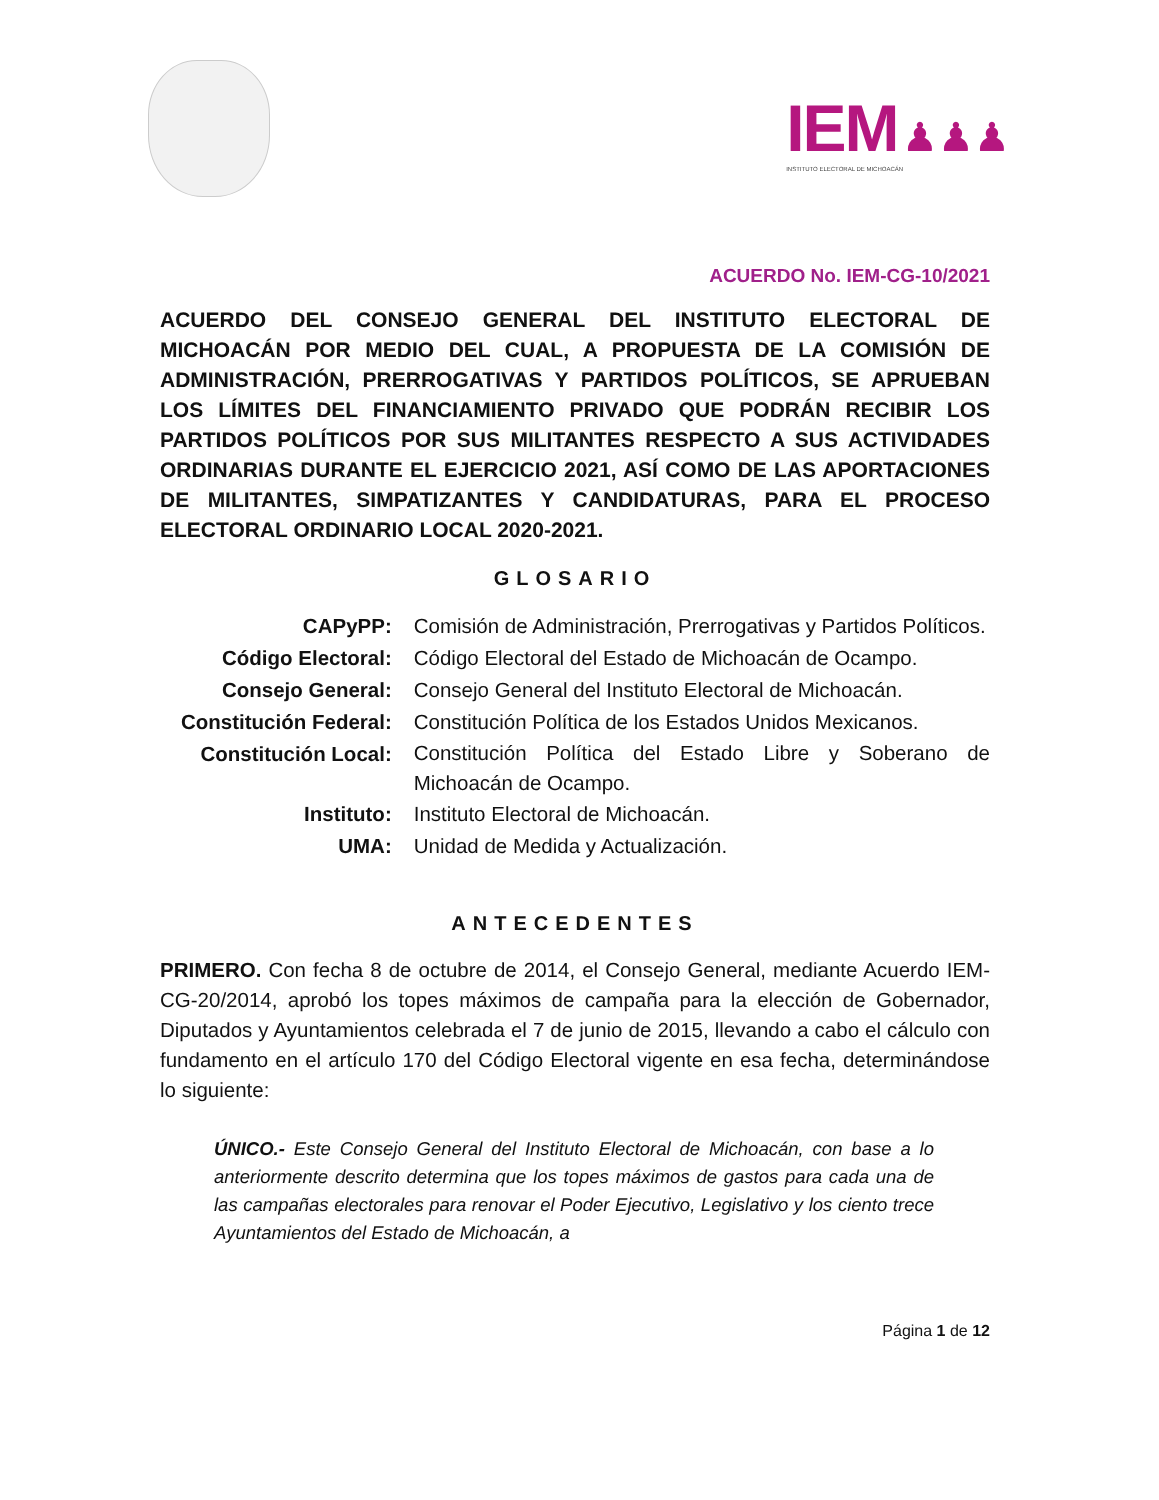IEM ♟♟♟
INSTITUTO ELECTORAL DE MICHOACÁN
ACUERDO No. IEM-CG-10/2021
ACUERDO DEL CONSEJO GENERAL DEL INSTITUTO ELECTORAL DE MICHOACÁN POR MEDIO DEL CUAL, A PROPUESTA DE LA COMISIÓN DE ADMINISTRACIÓN, PRERROGATIVAS Y PARTIDOS POLÍTICOS, SE APRUEBAN LOS LÍMITES DEL FINANCIAMIENTO PRIVADO QUE PODRÁN RECIBIR LOS PARTIDOS POLÍTICOS POR SUS MILITANTES RESPECTO A SUS ACTIVIDADES ORDINARIAS DURANTE EL EJERCICIO 2021, ASÍ COMO DE LAS APORTACIONES DE MILITANTES, SIMPATIZANTES Y CANDIDATURAS, PARA EL PROCESO ELECTORAL ORDINARIO LOCAL 2020-2021.
GLOSARIO
| CAPyPP: | Comisión de Administración, Prerrogativas y Partidos Políticos. |
| Código Electoral: | Código Electoral del Estado de Michoacán de Ocampo. |
| Consejo General: | Consejo General del Instituto Electoral de Michoacán. |
| Constitución Federal: | Constitución Política de los Estados Unidos Mexicanos. |
| Constitución Local: | Constitución Política del Estado Libre y Soberano de Michoacán de Ocampo. |
| Instituto: | Instituto Electoral de Michoacán. |
| UMA: | Unidad de Medida y Actualización. |
ANTECEDENTES
PRIMERO. Con fecha 8 de octubre de 2014, el Consejo General, mediante Acuerdo IEM-CG-20/2014, aprobó los topes máximos de campaña para la elección de Gobernador, Diputados y Ayuntamientos celebrada el 7 de junio de 2015, llevando a cabo el cálculo con fundamento en el artículo 170 del Código Electoral vigente en esa fecha, determinándose lo siguiente:
ÚNICO.- Este Consejo General del Instituto Electoral de Michoacán, con base a lo anteriormente descrito determina que los topes máximos de gastos para cada una de las campañas electorales para renovar el Poder Ejecutivo, Legislativo y los ciento trece Ayuntamientos del Estado de Michoacán, a
Página 1 de 12